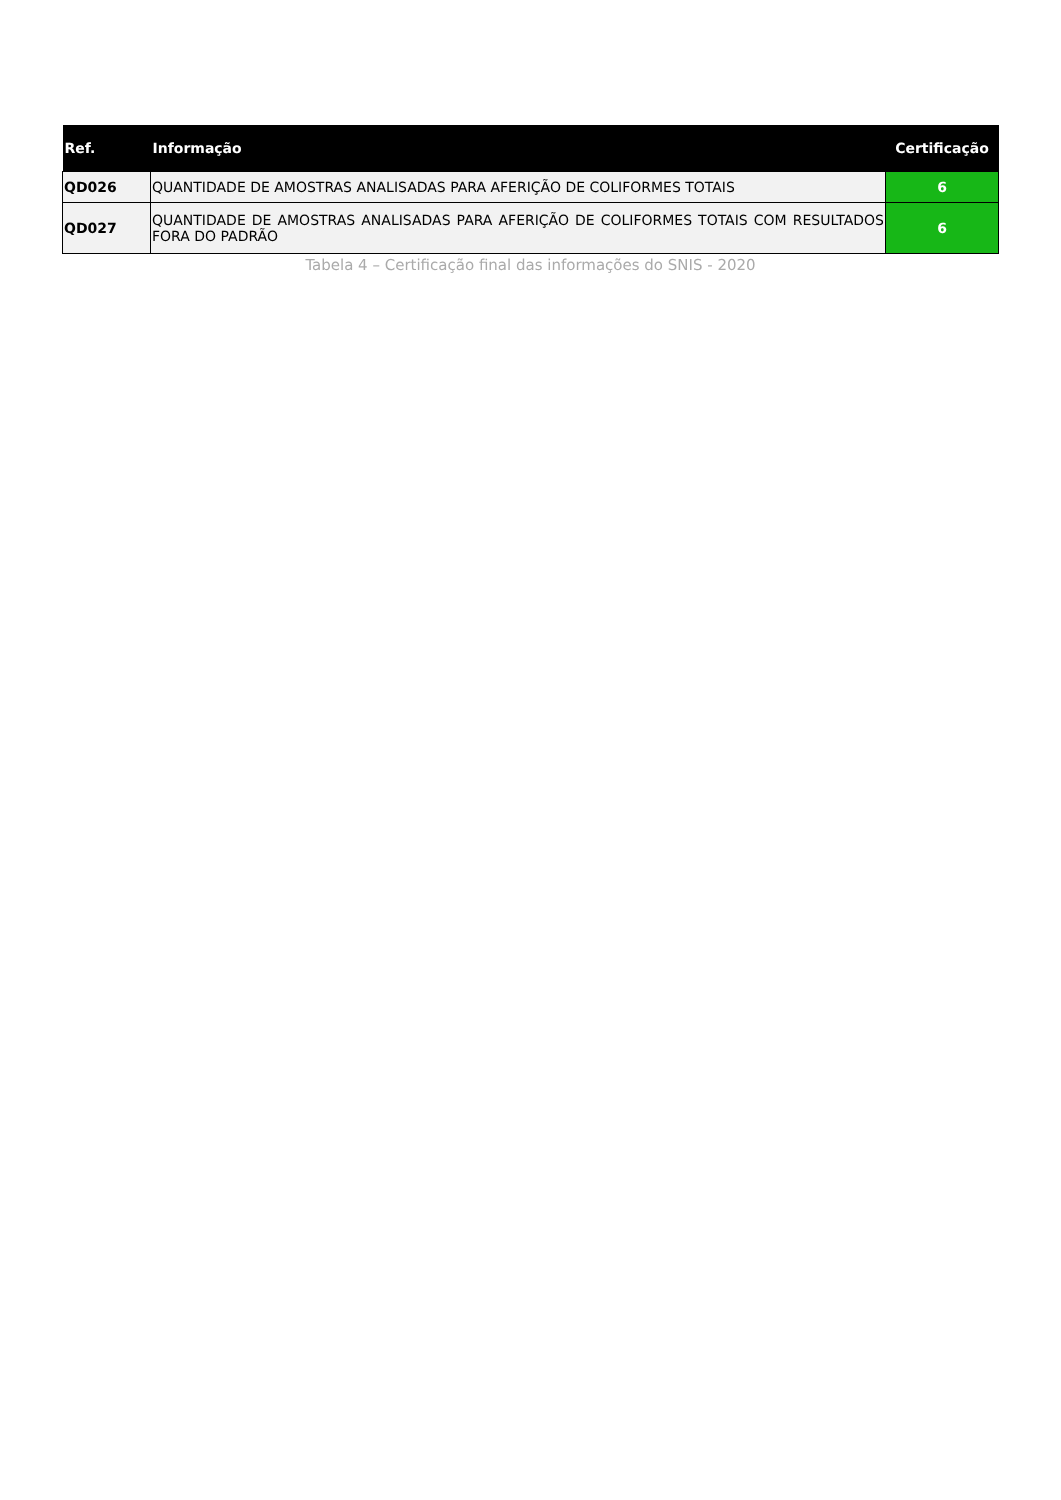| Ref. | Informação | Certificação |
| --- | --- | --- |
| QD026 | QUANTIDADE DE AMOSTRAS ANALISADAS PARA AFERIÇÃO DE COLIFORMES TOTAIS | 6 |
| QD027 | QUANTIDADE DE AMOSTRAS ANALISADAS PARA AFERIÇÃO DE COLIFORMES TOTAIS COM RESULTADOS FORA DO PADRÃO | 6 |
Tabela 4 – Certificação final das informações do SNIS - 2020